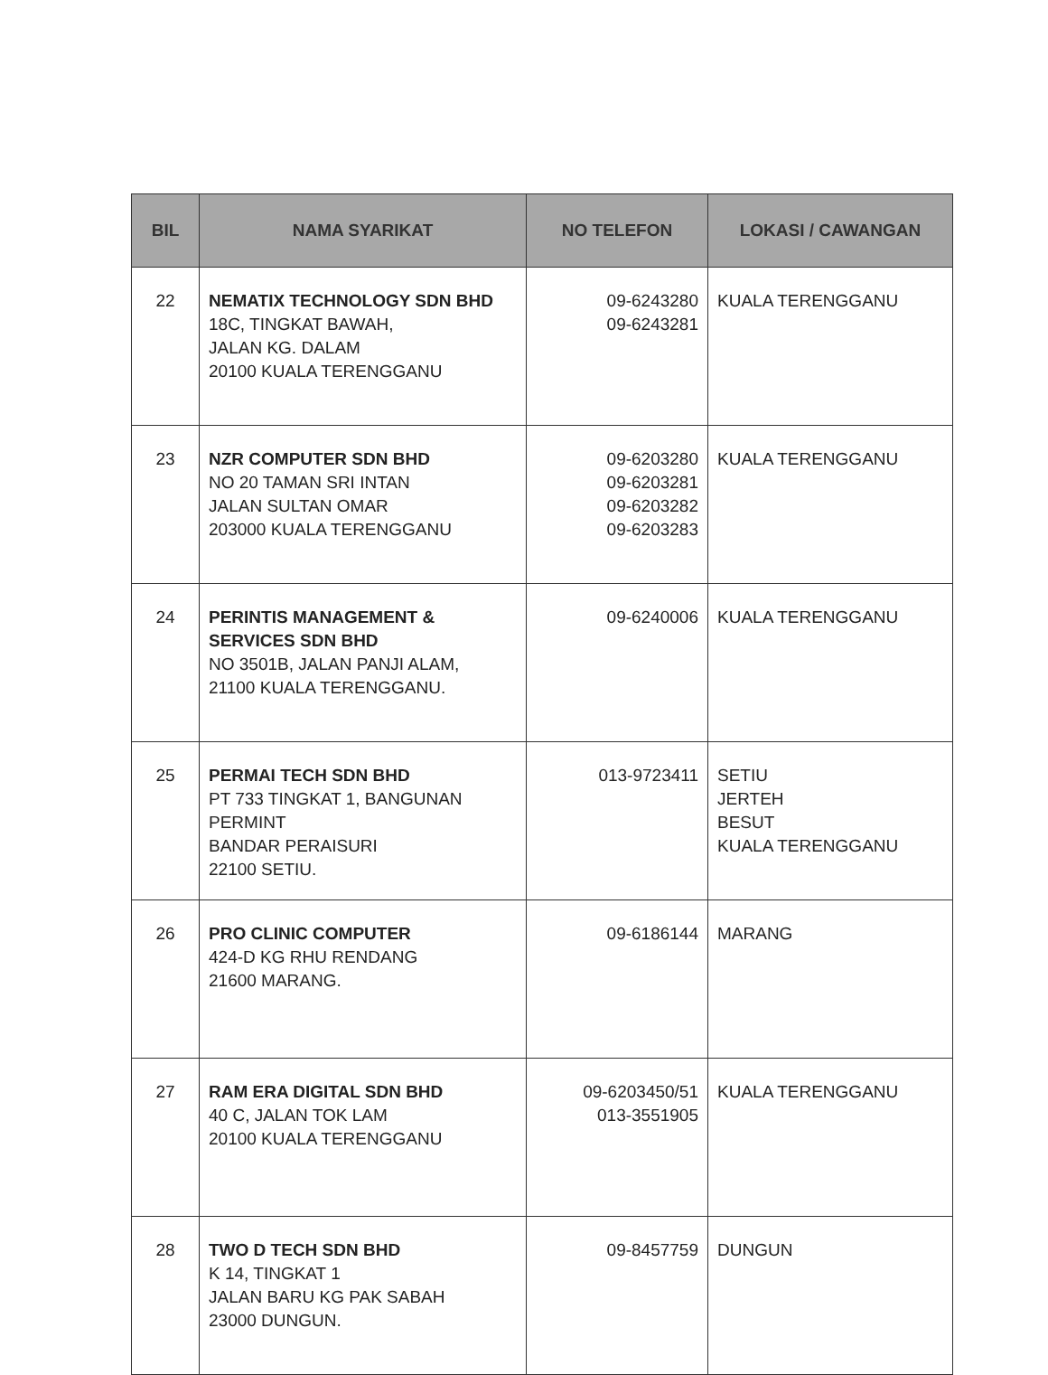| BIL | NAMA SYARIKAT | NO TELEFON | LOKASI / CAWANGAN |
| --- | --- | --- | --- |
| 22 | NEMATIX TECHNOLOGY SDN BHD 18C, TINGKAT BAWAH, JALAN KG. DALAM 20100 KUALA TERENGGANU | 09-6243280 09-6243281 | KUALA TERENGGANU |
| 23 | NZR COMPUTER SDN BHD NO 20 TAMAN SRI INTAN JALAN SULTAN OMAR 203000 KUALA TERENGGANU | 09-6203280 09-6203281 09-6203282 09-6203283 | KUALA TERENGGANU |
| 24 | PERINTIS MANAGEMENT & SERVICES SDN BHD NO 3501B, JALAN PANJI ALAM, 21100 KUALA TERENGGANU. | 09-6240006 | KUALA TERENGGANU |
| 25 | PERMAI TECH SDN BHD PT 733 TINGKAT 1, BANGUNAN PERMINT BANDAR PERAISURI 22100 SETIU. | 013-9723411 | SETIU JERTEH BESUT KUALA TERENGGANU |
| 26 | PRO CLINIC COMPUTER 424-D KG RHU RENDANG 21600 MARANG. | 09-6186144 | MARANG |
| 27 | RAM ERA DIGITAL SDN BHD 40 C, JALAN TOK LAM 20100 KUALA TERENGGANU | 09-6203450/51 013-3551905 | KUALA TERENGGANU |
| 28 | TWO D TECH SDN BHD K 14, TINGKAT 1 JALAN BARU KG PAK SABAH 23000 DUNGUN. | 09-8457759 | DUNGUN |